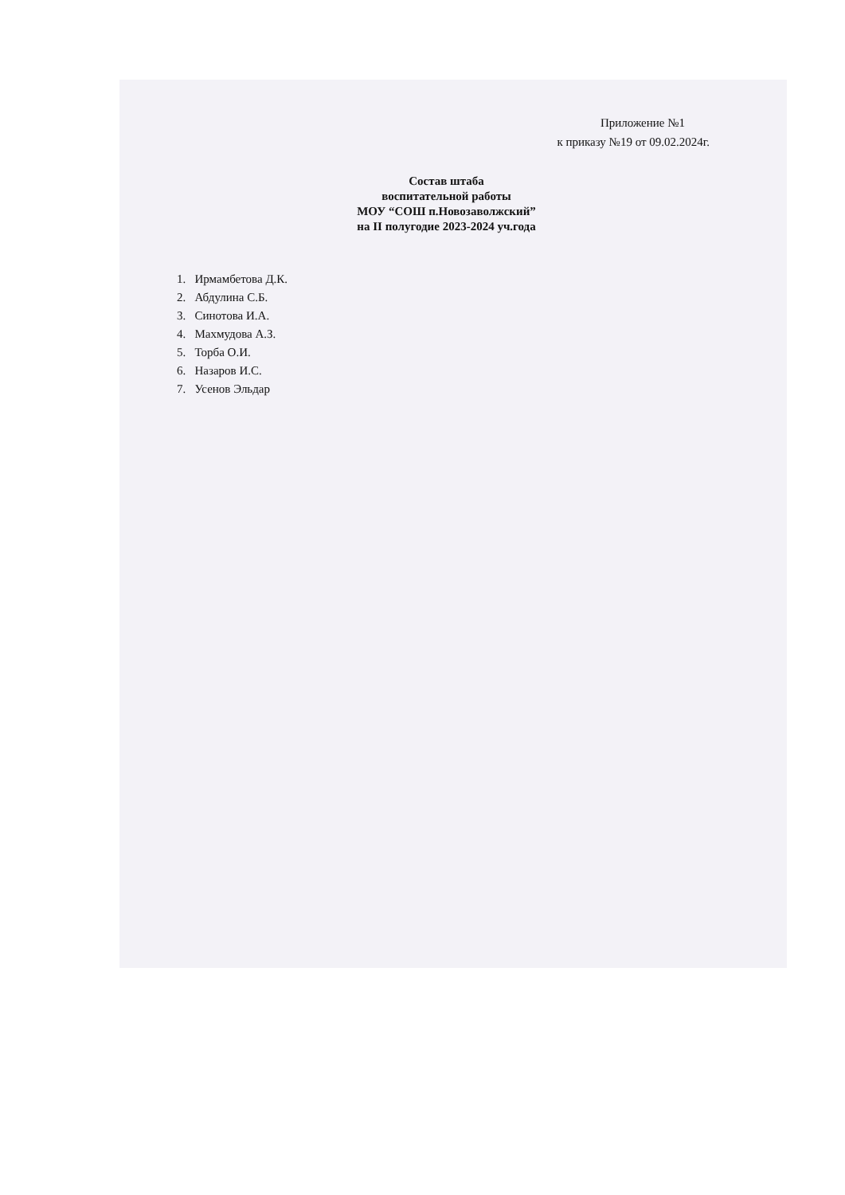Приложение №1
к приказу №19 от 09.02.2024г.
Состав штаба
воспитательной работы
МОУ “СОШ п.Новозаволжский”
на II полугодие 2023-2024 уч.года
1. Ирмамбетова Д.К.
2. Абдулина С.Б.
3. Синотова И.А.
4. Махмудова А.З.
5. Торба О.И.
6. Назаров И.С.
7. Усенов Эльдар